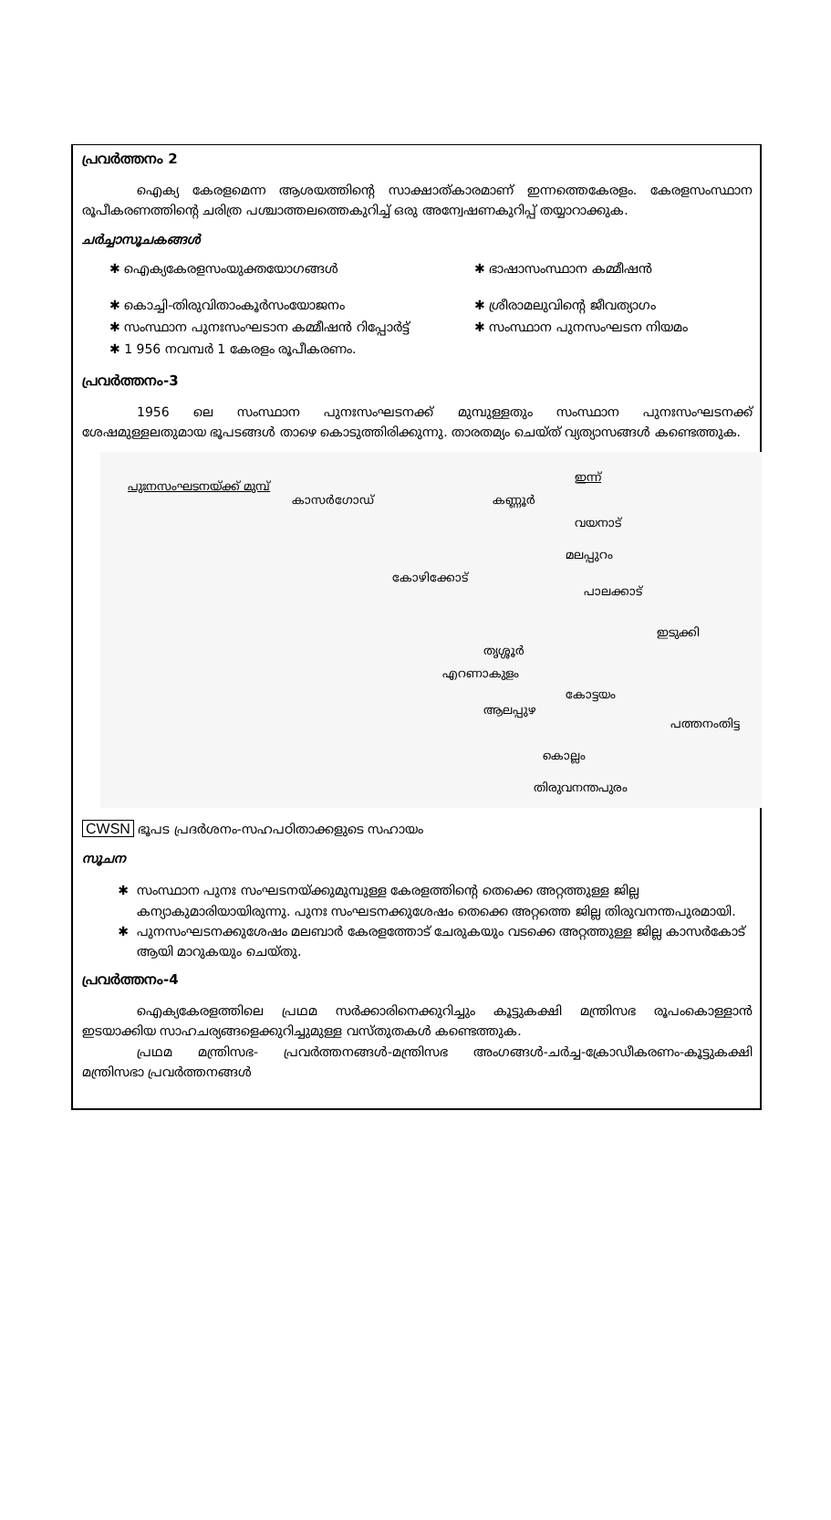പ്രവർത്തനം 2
ഐക്യ കേരളമെന്ന ആശയത്തിന്റെ സാക്ഷാത്കാരമാണ് ഇന്നത്തെകേരളം. കേരളസംസ്ഥാന രൂപീകരണത്തിന്റെ ചരിത്ര പശ്ചാത്തലത്തെകുറിച്ച് ഒരു അന്വേഷണകുറിപ്പ് തയ്യാറാക്കുക.
ചർച്ചാസൂചകങ്ങൾ
✱ ഐക്യകേരളസംയുക്തയോഗങ്ങൾ
✱ ഭാഷാസംസ്ഥാന കമ്മീഷൻ
✱ കൊച്ചി-തിരുവിതാംകൂർസംയോജനം
✱ ശ്രീരാമലുവിന്റെ ജീവത്യാഗം
✱ സംസ്ഥാന പുനഃസംഘടാന കമ്മീഷൻ റിപ്പോർട്ട്
✱ സംസ്ഥാന പുനസംഘടന നിയമം
✱ 1 956 നവമ്പർ 1 കേരളം രൂപീകരണം.
പ്രവർത്തനം-3
1956 ലെ സംസ്ഥാന പുനഃസംഘടനക്ക് മുമ്പുള്ളതും സംസ്ഥാന പുനഃസംഘടനക്ക് ശേഷമുള്ളലതുമായ ഭൂപടങ്ങൾ താഴെ കൊടുത്തിരിക്കുന്നു. താരതമ്യം ചെയ്ത് വ്യത്യാസങ്ങൾ കണ്ടെത്തുക.
പുഃനസംഘടനയ്ക്ക് മുമ്പ്
ഇന്ന്
കാസർഗോഡ് കണ്ണൂർ
വയനാട്
മലപ്പുറം
കോഴിക്കോട്
പാലക്കാട്
ഇടുക്കി
തൃശ്ശൂർ
എറണാകുളം
കോട്ടയം
ആലപ്പുഴ
പത്തനംതിട്ട
കൊല്ലം
തിരുവനന്തപുരം
CWSN ഭൂപട പ്രദർശനം-സഹപഠിതാക്കളുടെ സഹായം
സൂചന
സംസ്ഥാന പുനഃ സംഘടനയ്ക്കുമുമ്പുള്ള കേരളത്തിന്റെ തെക്കെ അറ്റത്തുള്ള ജില്ല കന്യാകുമാരിയായിരുന്നു. പുനഃ സംഘടനക്കുശേഷം തെക്കെ അറ്റത്തെ ജില്ല തിരുവനന്തപുരമായി.
പുനസംഘടനക്കുശേഷം മലബാർ കേരളത്തോട് ചേരുകയും വടക്കെ അറ്റത്തുള്ള ജില്ല കാസർകോട് ആയി മാറുകയും ചെയ്തു.
പ്രവർത്തനം-4
ഐക്യകേരളത്തിലെ പ്രഥമ സർക്കാരിനെക്കുറിച്ചും കൂട്ടുകക്ഷി മന്ത്രിസഭ രൂപംകൊള്ളാൻ ഇടയാക്കിയ സാഹചര്യങ്ങളെക്കുറിച്ചുമുള്ള വസ്തുതകൾ കണ്ടെത്തുക.
പ്രഥമ മന്ത്രിസഭ- പ്രവർത്തനങ്ങൾ-മന്ത്രിസഭ അംഗങ്ങൾ-ചർച്ച-ക്രോഡീകരണം-കൂട്ടുകക്ഷി മന്ത്രിസഭാ പ്രവർത്തനങ്ങൾ